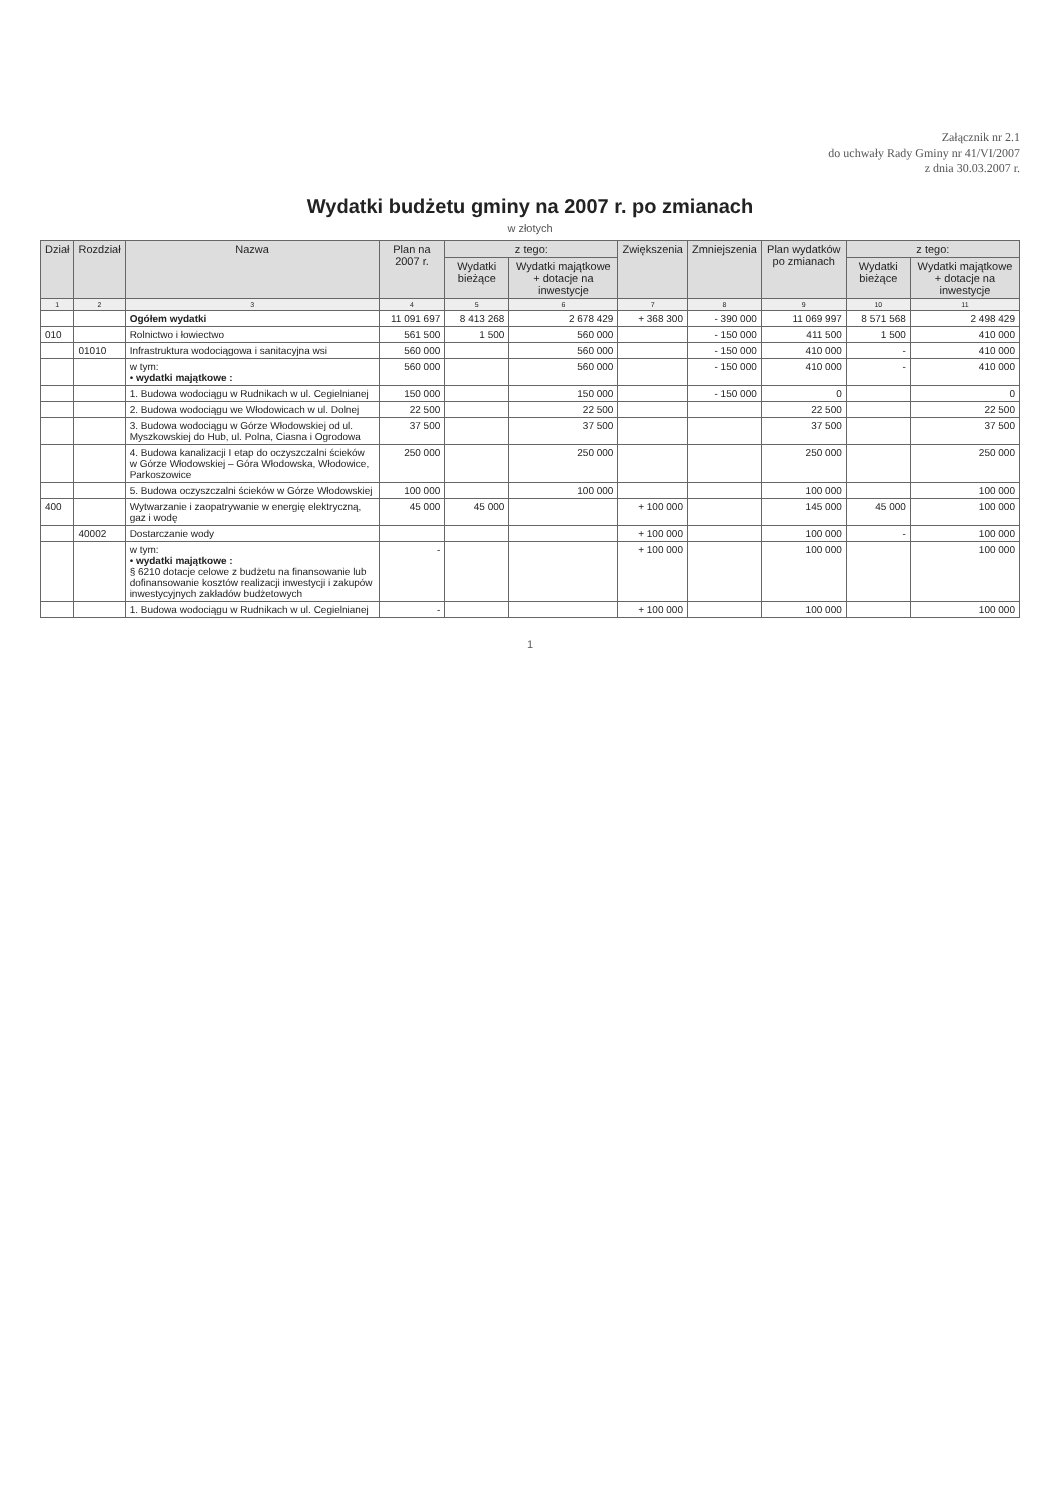Załącznik nr 2.1
do uchwały Rady Gminy nr 41/VI/2007
z dnia 30.03.2007 r.
Wydatki budżetu gminy na 2007 r. po zmianach
w złotych
| Dział | Rozdział | Nazwa | Plan na 2007 r. | z tego: | | Zwiększenia | Zmniejszenia | Plan wydatków po zmianach | z tego: | |
| --- | --- | --- | --- | --- | --- | --- | --- | --- | --- | --- |
| | | | | Wydatki bieżące | Wydatki majątkowe + dotacje na inwestycje | | | | Wydatki bieżące | Wydatki majątkowe + dotacje na inwestycje |
| 1 | 2 | 3 | 4 | 5 | 6 | 7 | 8 | 9 | 10 | 11 |
| | | Ogółem wydatki | 11 091 697 | 8 413 268 | 2 678 429 | + 368 300 | - 390 000 | 11 069 997 | 8 571 568 | 2 498 429 |
| 010 | | Rolnictwo i łowiectwo | 561 500 | 1 500 | 560 000 | | - 150 000 | 411 500 | 1 500 | 410 000 |
| | 01010 | Infrastruktura wodociągowa i sanitacyjna wsi | 560 000 | | 560 000 | | - 150 000 | 410 000 | - | 410 000 |
| | | w tym: • wydatki majątkowe : | 560 000 | | 560 000 | | - 150 000 | 410 000 | - | 410 000 |
| | | 1. Budowa wodociągu w Rudnikach w ul. Cegielnianej | 150 000 | | 150 000 | | - 150 000 | 0 | | 0 |
| | | 2. Budowa wodociągu we Włodowicach w ul. Dolnej | 22 500 | | 22 500 | | | 22 500 | | 22 500 |
| | | 3. Budowa wodociągu w Górze Włodowskiej od ul. Myszkowskiej do Hub, ul. Polna, Ciasna i Ogrodowa | 37 500 | | 37 500 | | | 37 500 | | 37 500 |
| | | 4. Budowa kanalizacji I etap do oczyszczalni ścieków w Górze Włodowskiej – Góra Włodowska, Włodowice, Parkoszowice | 250 000 | | 250 000 | | | 250 000 | | 250 000 |
| | | 5. Budowa oczyszczalni ścieków w Górze Włodowskiej | 100 000 | | 100 000 | | | 100 000 | | 100 000 |
| 400 | | Wytwarzanie i zaopatrywanie w energię elektryczną, gaz i wodę | 45 000 | 45 000 | | + 100 000 | | 145 000 | 45 000 | 100 000 |
| | 40002 | Dostarczanie wody | | | | + 100 000 | | 100 000 | - | 100 000 |
| | | w tym: • wydatki majątkowe : § 6210 dotacje celowe z budżetu na finansowanie lub dofinansowanie kosztów realizacji inwestycji i zakupów inwestycyjnych zakładów budżetowych | - | | | + 100 000 | | 100 000 | | 100 000 |
| | | 1. Budowa wodociągu w Rudnikach w ul. Cegielnianej | - | | | + 100 000 | | 100 000 | | 100 000 |
1